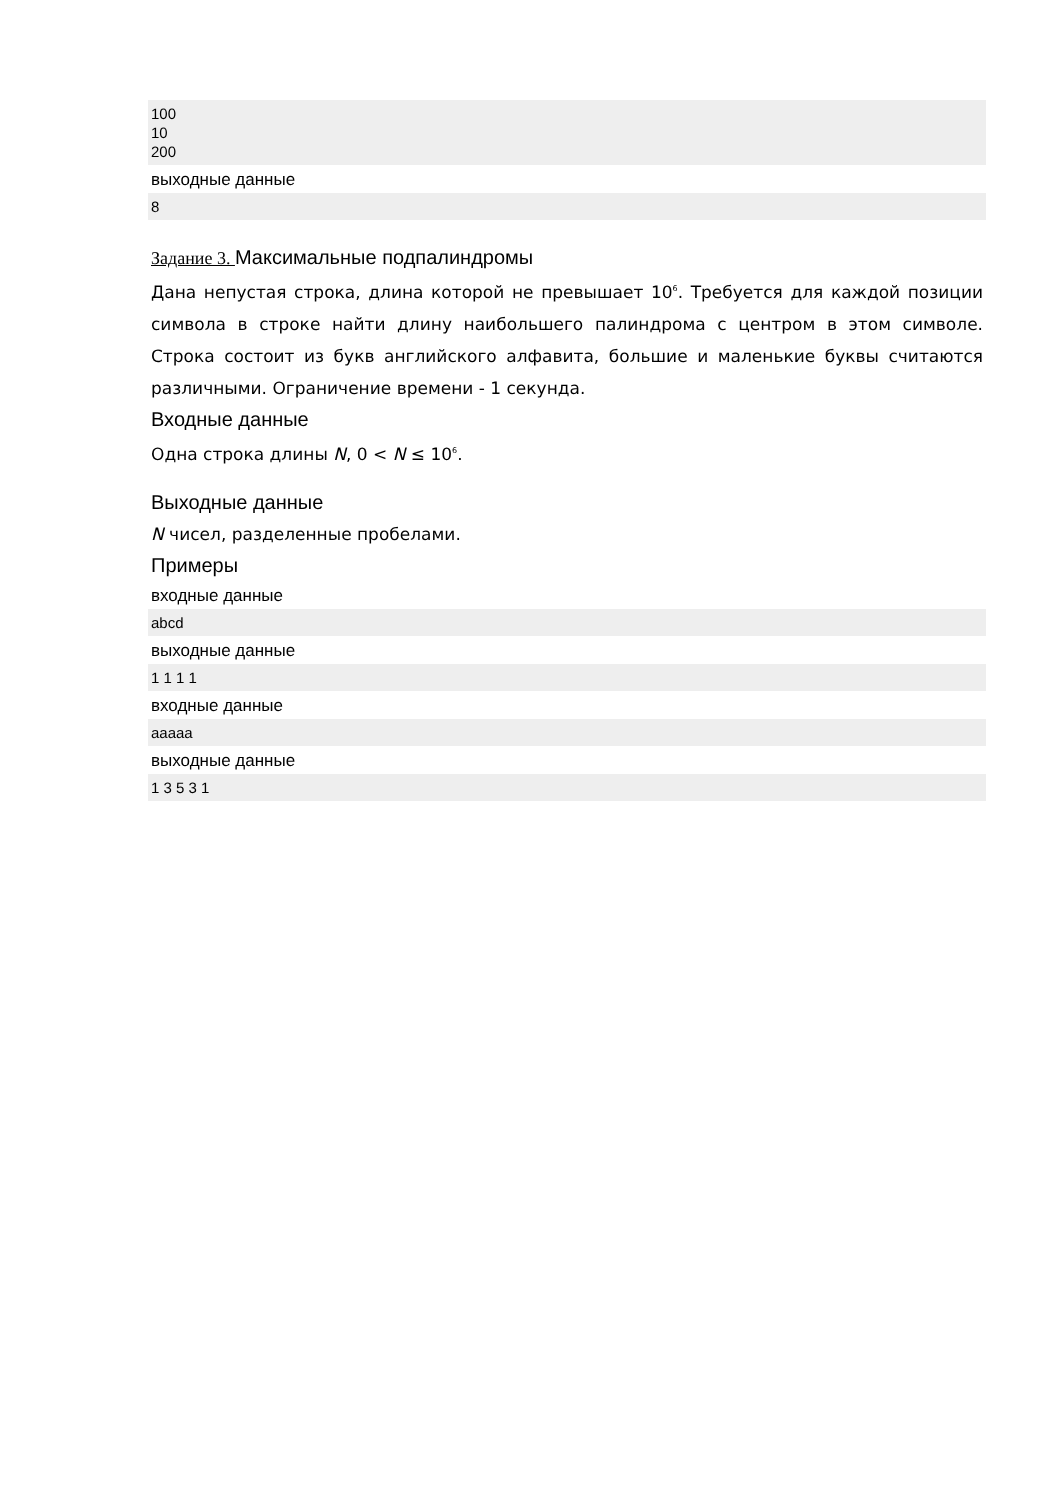100
10
200
выходные данные
8
Задание 3. Максимальные подпалиндромы
Дана непустая строка, длина которой не превышает 10<sup>6</sup>. Требуется для каждой позиции символа в строке найти длину наибольшего палиндрома с центром в этом символе. Строка состоит из букв английского алфавита, большие и маленькие буквы считаются различными. Ограничение времени - 1 секунда.
Входные данные
Одна строка длины N, 0 < N ≤ 10<sup>6</sup>.
Выходные данные
N чисел, разделенные пробелами.
Примеры
входные данные
abcd
выходные данные
1 1 1 1
входные данные
aaaaa
выходные данные
1 3 5 3 1